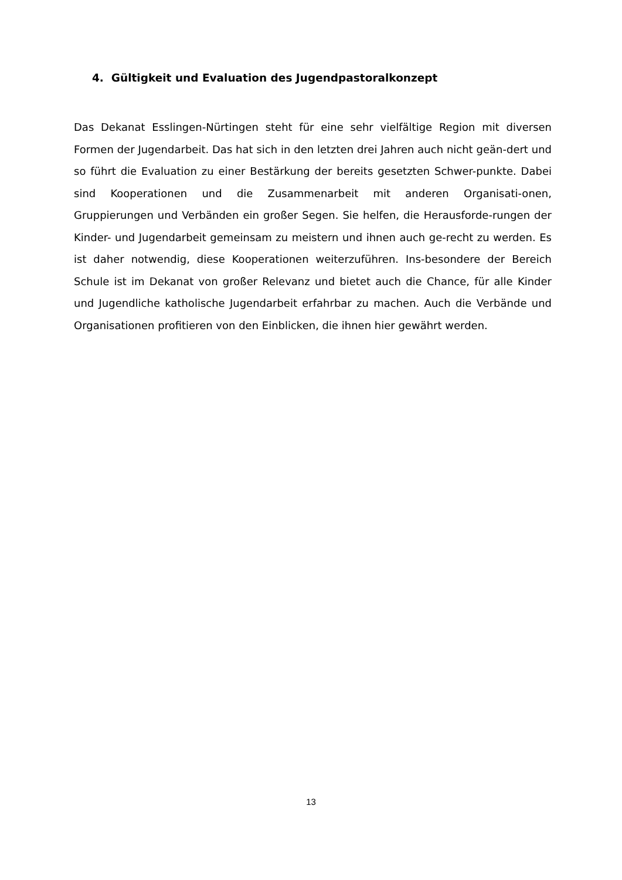4. Gültigkeit und Evaluation des Jugendpastoralkonzept
Das Dekanat Esslingen-Nürtingen steht für eine sehr vielfältige Region mit diversen Formen der Jugendarbeit. Das hat sich in den letzten drei Jahren auch nicht geän-dert und so führt die Evaluation zu einer Bestärkung der bereits gesetzten Schwer-punkte. Dabei sind Kooperationen und die Zusammenarbeit mit anderen Organisati-onen, Gruppierungen und Verbänden ein großer Segen. Sie helfen, die Herausforde-rungen der Kinder- und Jugendarbeit gemeinsam zu meistern und ihnen auch ge-recht zu werden. Es ist daher notwendig, diese Kooperationen weiterzuführen. Ins-besondere der Bereich Schule ist im Dekanat von großer Relevanz und bietet auch die Chance, für alle Kinder und Jugendliche katholische Jugendarbeit erfahrbar zu machen. Auch die Verbände und Organisationen profitieren von den Einblicken, die ihnen hier gewährt werden.
13